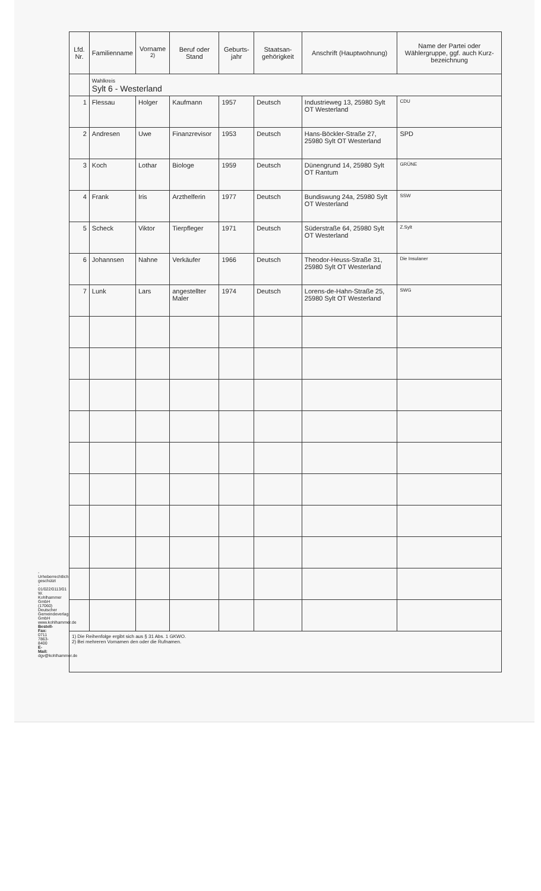- Urheberrechtlich geschützt - 01/022/0113/01 W. Kohlhammer GmbH (17060) Deutscher Gemeindeverlag GmbH www.kohlhammer.de Bestell-Fax: 0711 7863-8400 E-Mail: dgv@kohlhammer.de
| Lfd. Nr. | Familienname | Vorname <sup>2)</sup> | Beruf oder Stand | Geburts-jahr | Staatsan-gehörigkeit | Anschrift (Hauptwohnung) | Name der Partei oder Wählergruppe, ggf. auch Kurz-bezeichnung |
| --- | --- | --- | --- | --- | --- | --- | --- |
| | Wahlkreis Sylt 6 - Westerland | | | | | | |
| 1 | Flessau | Holger | Kaufmann | 1957 | Deutsch | Industrieweg 13, 25980 Sylt OT Westerland | CDU |
| 2 | Andresen | Uwe | Finanzrevisor | 1953 | Deutsch | Hans-Böckler-Straße 27, 25980 Sylt OT Westerland | SPD |
| 3 | Koch | Lothar | Biologe | 1959 | Deutsch | Dünengrund 14, 25980 Sylt OT Rantum | GRÜNE |
| 4 | Frank | Iris | Arzthelferin | 1977 | Deutsch | Bundiswung 24a, 25980 Sylt OT Westerland | SSW |
| 5 | Scheck | Viktor | Tierpfleger | 1971 | Deutsch | Süderstraße 64, 25980 Sylt OT Westerland | Z.Sylt |
| 6 | Johannsen | Nahne | Verkäufer | 1966 | Deutsch | Theodor-Heuss-Straße 31, 25980 Sylt OT Westerland | Die Insulaner |
| 7 | Lunk | Lars | angestellter Maler | 1974 | Deutsch | Lorens-de-Hahn-Straße 25, 25980 Sylt OT Westerland | SWG |
| 1) Die Reihenfolge ergibt sich aus § 31 Abs. 1 GKWO. 2) Bei mehreren Vornamen den oder die Rufnamen. | | | | | | | |